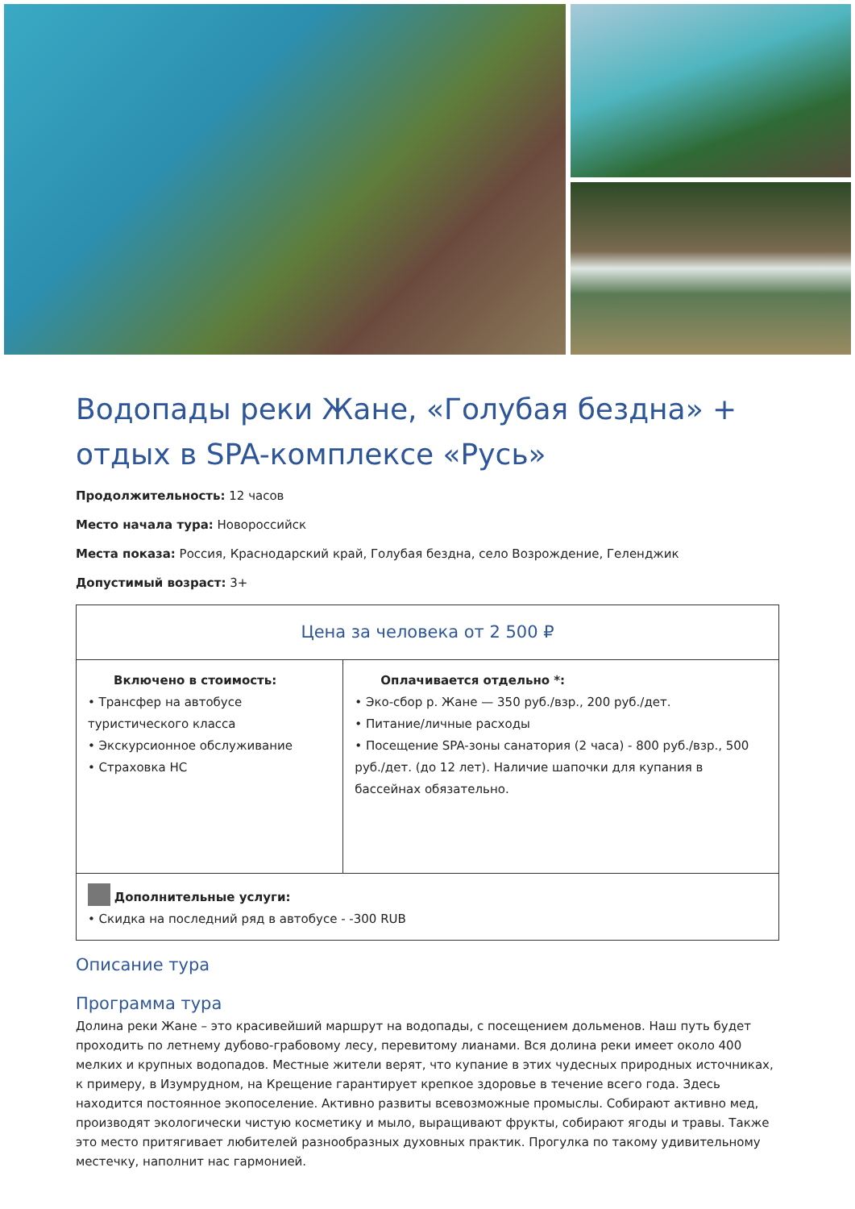Водопады реки Жане, «Голубая бездна» + отдых в SPA-комплексе «Русь»
Продолжительность: 12 часов
Место начала тура: Новороссийск
Места показа: Россия, Краснодарский край, Голубая бездна, село Возрождение, Геленджик
Допустимый возраст: 3+
| Цена за человека от 2 500 ₽ | |
| Включено в стоимость: • Трансфер на автобусе туристического класса • Экскурсионное обслуживание • Страховка НС | Оплачивается отдельно *: • Эко-сбор р. Жане — 350 руб./взр., 200 руб./дет. • Питание/личные расходы • Посещение SPA-зоны санатория (2 часа) - 800 руб./взр., 500 руб./дет. (до 12 лет). Наличие шапочки для купания в бассейнах обязательно. |
| Дополнительные услуги: • Скидка на последний ряд в автобусе - -300 RUB | |
Описание тура
Программа тура
Долина реки Жане – это красивейший маршрут на водопады, с посещением дольменов. Наш путь будет проходить по летнему дубово-грабовому лесу, перевитому лианами. Вся долина реки имеет около 400 мелких и крупных водопадов. Местные жители верят, что купание в этих чудесных природных источниках, к примеру, в Изумрудном, на Крещение гарантирует крепкое здоровье в течение всего года. Здесь находится постоянное экопоселение. Активно развиты всевозможные промыслы. Собирают активно мед, производят экологически чистую косметику и мыло, выращивают фрукты, собирают ягоды и травы. Также это место притягивает любителей разнообразных духовных практик. Прогулка по такому удивительному местечку, наполнит нас гармонией.